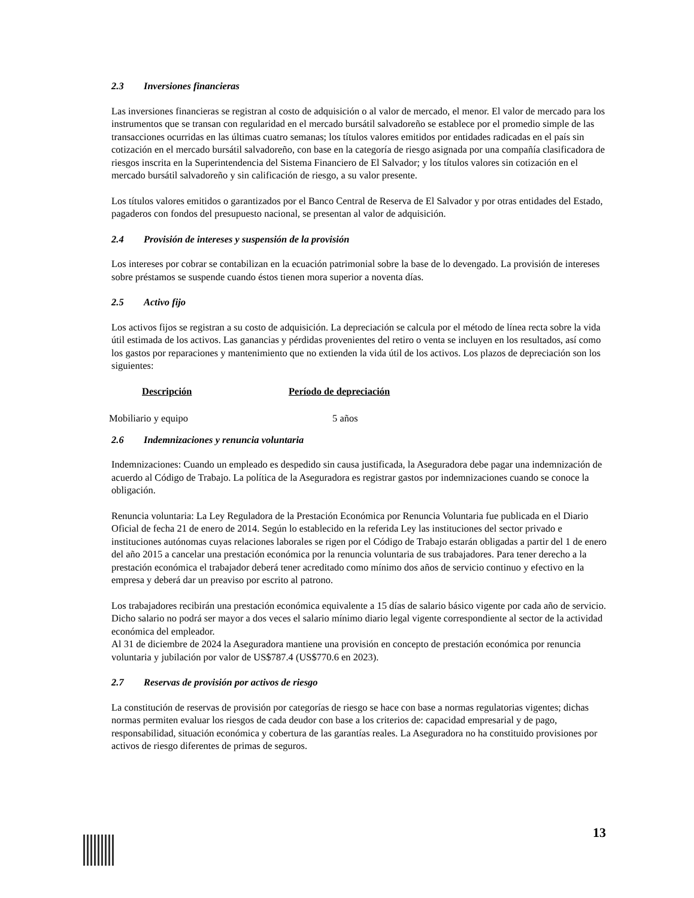2.3 Inversiones financieras
Las inversiones financieras se registran al costo de adquisición o al valor de mercado, el menor. El valor de mercado para los instrumentos que se transan con regularidad en el mercado bursátil salvadoreño se establece por el promedio simple de las transacciones ocurridas en las últimas cuatro semanas; los títulos valores emitidos por entidades radicadas en el país sin cotización en el mercado bursátil salvadoreño, con base en la categoría de riesgo asignada por una compañía clasificadora de riesgos inscrita en la Superintendencia del Sistema Financiero de El Salvador; y los títulos valores sin cotización en el mercado bursátil salvadoreño y sin calificación de riesgo, a su valor presente.
Los títulos valores emitidos o garantizados por el Banco Central de Reserva de El Salvador y por otras entidades del Estado, pagaderos con fondos del presupuesto nacional, se presentan al valor de adquisición.
2.4 Provisión de intereses y suspensión de la provisión
Los intereses por cobrar se contabilizan en la ecuación patrimonial sobre la base de lo devengado. La provisión de intereses sobre préstamos se suspende cuando éstos tienen mora superior a noventa días.
2.5 Activo fijo
Los activos fijos se registran a su costo de adquisición. La depreciación se calcula por el método de línea recta sobre la vida útil estimada de los activos. Las ganancias y pérdidas provenientes del retiro o venta se incluyen en los resultados, así como los gastos por reparaciones y mantenimiento que no extienden la vida útil de los activos. Los plazos de depreciación son los siguientes:
| Descripción | Período de depreciación |
| --- | --- |
| Mobiliario y equipo | 5 años |
2.6 Indemnizaciones y renuncia voluntaria
Indemnizaciones: Cuando un empleado es despedido sin causa justificada, la Aseguradora debe pagar una indemnización de acuerdo al Código de Trabajo. La política de la Aseguradora es registrar gastos por indemnizaciones cuando se conoce la obligación.
Renuncia voluntaria: La Ley Reguladora de la Prestación Económica por Renuncia Voluntaria fue publicada en el Diario Oficial de fecha 21 de enero de 2014. Según lo establecido en la referida Ley las instituciones del sector privado e instituciones autónomas cuyas relaciones laborales se rigen por el Código de Trabajo estarán obligadas a partir del 1 de enero del año 2015 a cancelar una prestación económica por la renuncia voluntaria de sus trabajadores. Para tener derecho a la prestación económica el trabajador deberá tener acreditado como mínimo dos años de servicio continuo y efectivo en la empresa y deberá dar un preaviso por escrito al patrono.
Los trabajadores recibirán una prestación económica equivalente a 15 días de salario básico vigente por cada año de servicio. Dicho salario no podrá ser mayor a dos veces el salario mínimo diario legal vigente correspondiente al sector de la actividad económica del empleador.
Al 31 de diciembre de 2024 la Aseguradora mantiene una provisión en concepto de prestación económica por renuncia voluntaria y jubilación por valor de US$787.4 (US$770.6 en 2023).
2.7 Reservas de provisión por activos de riesgo
La constitución de reservas de provisión por categorías de riesgo se hace con base a normas regulatorias vigentes; dichas normas permiten evaluar los riesgos de cada deudor con base a los criterios de: capacidad empresarial y de pago, responsabilidad, situación económica y cobertura de las garantías reales. La Aseguradora no ha constituido provisiones por activos de riesgo diferentes de primas de seguros.
13